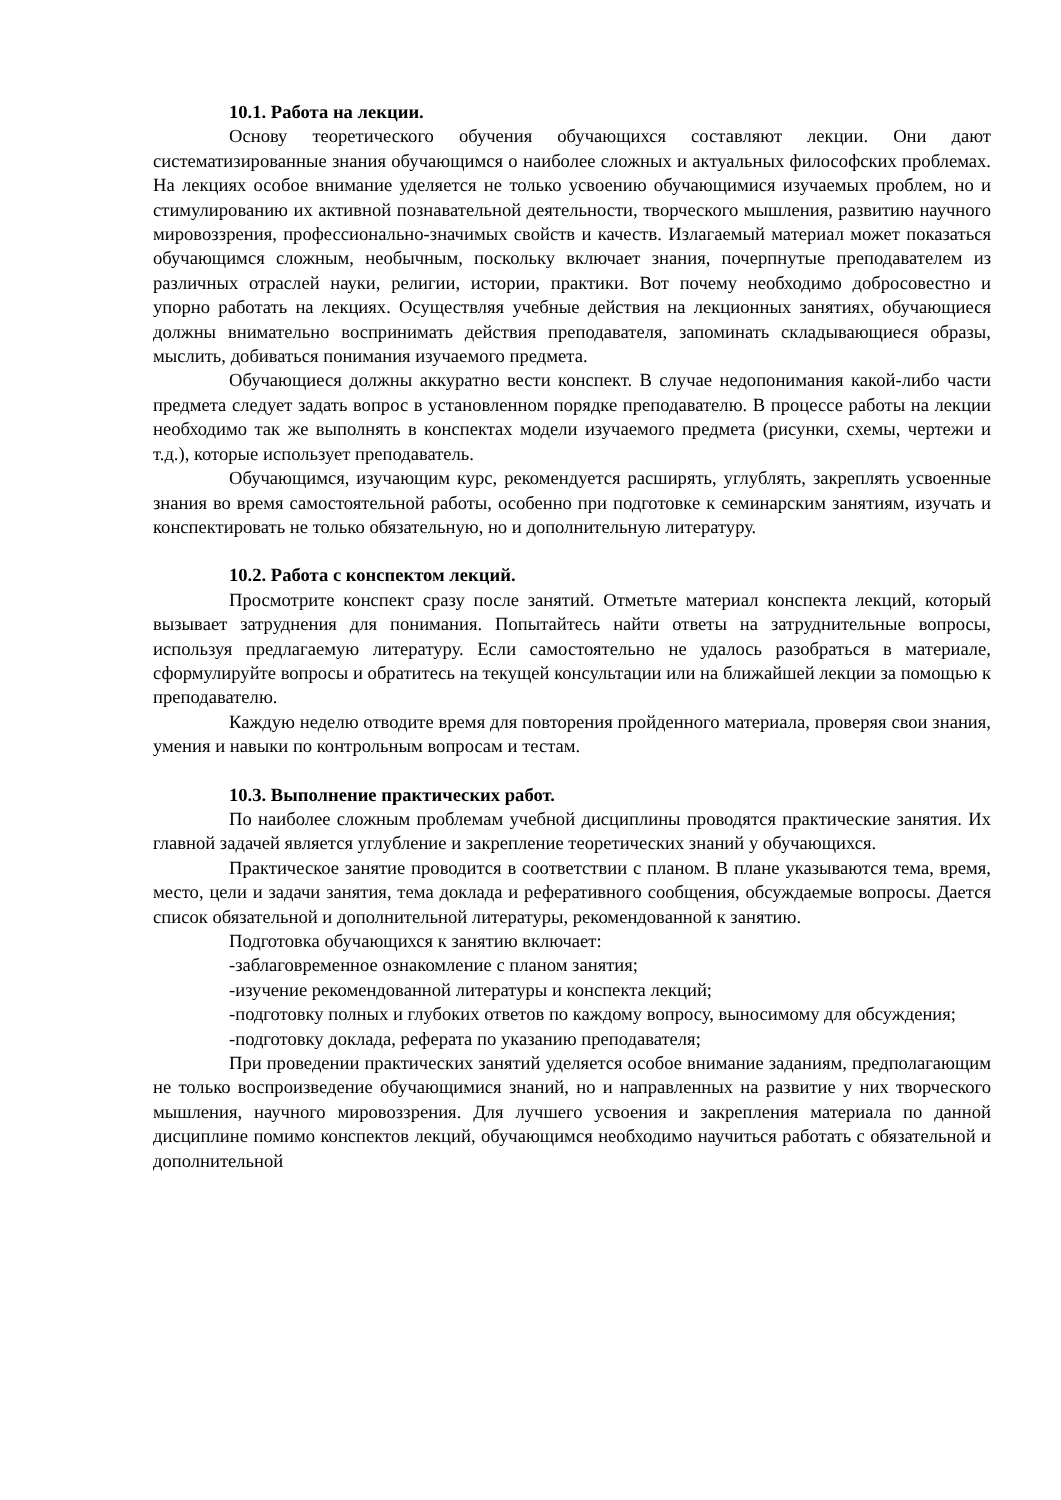10.1. Работа на лекции.
Основу теоретического обучения обучающихся составляют лекции. Они дают систематизированные знания обучающимся о наиболее сложных и актуальных философских проблемах. На лекциях особое внимание уделяется не только усвоению обучающимися изучаемых проблем, но и стимулированию их активной познавательной деятельности, творческого мышления, развитию научного мировоззрения, профессионально-значимых свойств и качеств. Излагаемый материал может показаться обучающимся сложным, необычным, поскольку включает знания, почерпнутые преподавателем из различных отраслей науки, религии, истории, практики. Вот почему необходимо добросовестно и упорно работать на лекциях. Осуществляя учебные действия на лекционных занятиях, обучающиеся должны внимательно воспринимать действия преподавателя, запоминать складывающиеся образы, мыслить, добиваться понимания изучаемого предмета.
Обучающиеся должны аккуратно вести конспект. В случае недопонимания какой-либо части предмета следует задать вопрос в установленном порядке преподавателю. В процессе работы на лекции необходимо так же выполнять в конспектах модели изучаемого предмета (рисунки, схемы, чертежи и т.д.), которые использует преподаватель.
Обучающимся, изучающим курс, рекомендуется расширять, углублять, закреплять усвоенные знания во время самостоятельной работы, особенно при подготовке к семинарским занятиям, изучать и конспектировать не только обязательную, но и дополнительную литературу.
10.2. Работа с конспектом лекций.
Просмотрите конспект сразу после занятий. Отметьте материал конспекта лекций, который вызывает затруднения для понимания. Попытайтесь найти ответы на затруднительные вопросы, используя предлагаемую литературу. Если самостоятельно не удалось разобраться в материале, сформулируйте вопросы и обратитесь на текущей консультации или на ближайшей лекции за помощью к преподавателю.
Каждую неделю отводите время для повторения пройденного материала, проверяя свои знания, умения и навыки по контрольным вопросам и тестам.
10.3. Выполнение практических работ.
По наиболее сложным проблемам учебной дисциплины проводятся практические занятия. Их главной задачей является углубление и закрепление теоретических знаний у обучающихся.
Практическое занятие проводится в соответствии с планом. В плане указываются тема, время, место, цели и задачи занятия, тема доклада и реферативного сообщения, обсуждаемые вопросы. Дается список обязательной и дополнительной литературы, рекомендованной к занятию.
Подготовка обучающихся к занятию включает:
-заблаговременное ознакомление с планом занятия;
-изучение рекомендованной литературы и конспекта лекций;
-подготовку полных и глубоких ответов по каждому вопросу, выносимому для обсуждения;
-подготовку доклада, реферата по указанию преподавателя;
При проведении практических занятий уделяется особое внимание заданиям, предполагающим не только воспроизведение обучающимися знаний, но и направленных на развитие у них творческого мышления, научного мировоззрения. Для лучшего усвоения и закрепления материала по данной дисциплине помимо конспектов лекций, обучающимся необходимо научиться работать с обязательной и дополнительной